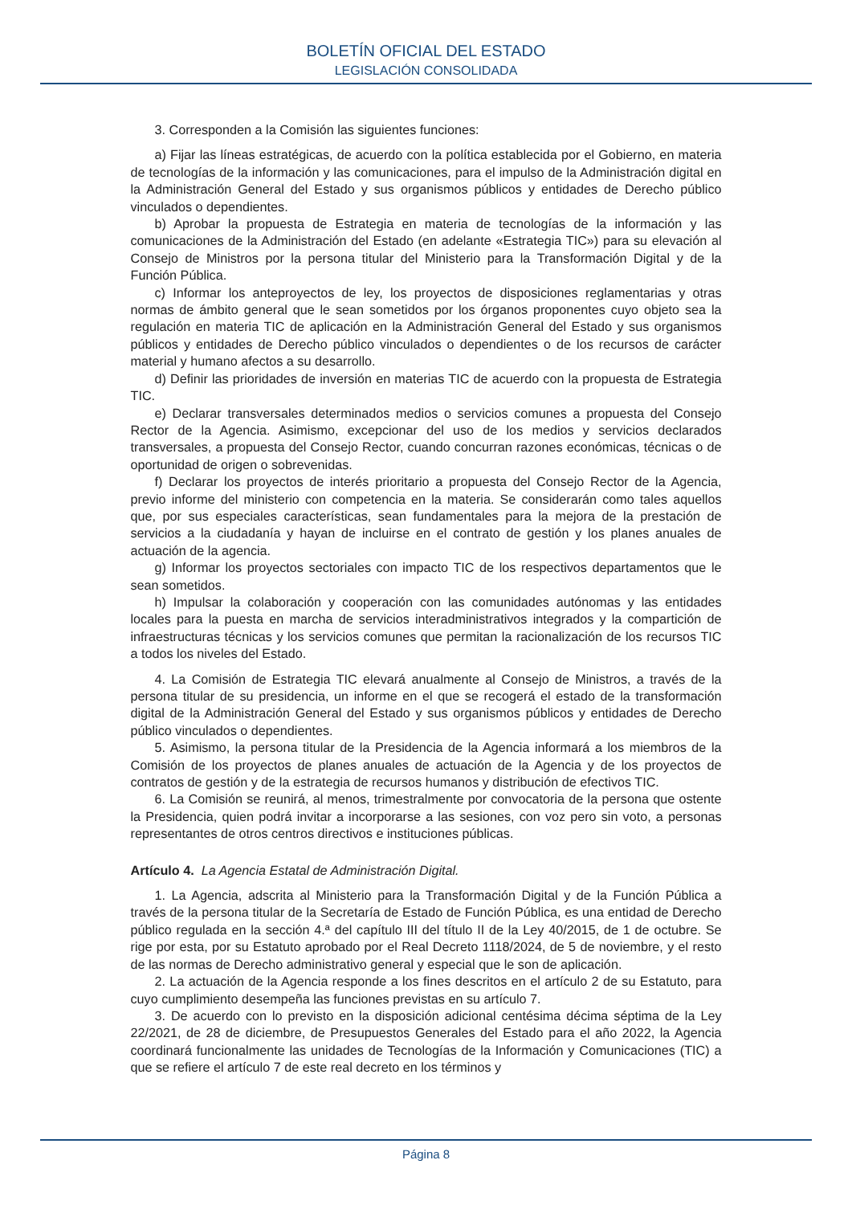BOLETÍN OFICIAL DEL ESTADO
LEGISLACIÓN CONSOLIDADA
3. Corresponden a la Comisión las siguientes funciones:
a) Fijar las líneas estratégicas, de acuerdo con la política establecida por el Gobierno, en materia de tecnologías de la información y las comunicaciones, para el impulso de la Administración digital en la Administración General del Estado y sus organismos públicos y entidades de Derecho público vinculados o dependientes.
b) Aprobar la propuesta de Estrategia en materia de tecnologías de la información y las comunicaciones de la Administración del Estado (en adelante «Estrategia TIC») para su elevación al Consejo de Ministros por la persona titular del Ministerio para la Transformación Digital y de la Función Pública.
c) Informar los anteproyectos de ley, los proyectos de disposiciones reglamentarias y otras normas de ámbito general que le sean sometidos por los órganos proponentes cuyo objeto sea la regulación en materia TIC de aplicación en la Administración General del Estado y sus organismos públicos y entidades de Derecho público vinculados o dependientes o de los recursos de carácter material y humano afectos a su desarrollo.
d) Definir las prioridades de inversión en materias TIC de acuerdo con la propuesta de Estrategia TIC.
e) Declarar transversales determinados medios o servicios comunes a propuesta del Consejo Rector de la Agencia. Asimismo, excepcionar del uso de los medios y servicios declarados transversales, a propuesta del Consejo Rector, cuando concurran razones económicas, técnicas o de oportunidad de origen o sobrevenidas.
f) Declarar los proyectos de interés prioritario a propuesta del Consejo Rector de la Agencia, previo informe del ministerio con competencia en la materia. Se considerarán como tales aquellos que, por sus especiales características, sean fundamentales para la mejora de la prestación de servicios a la ciudadanía y hayan de incluirse en el contrato de gestión y los planes anuales de actuación de la agencia.
g) Informar los proyectos sectoriales con impacto TIC de los respectivos departamentos que le sean sometidos.
h) Impulsar la colaboración y cooperación con las comunidades autónomas y las entidades locales para la puesta en marcha de servicios interadministrativos integrados y la compartición de infraestructuras técnicas y los servicios comunes que permitan la racionalización de los recursos TIC a todos los niveles del Estado.
4. La Comisión de Estrategia TIC elevará anualmente al Consejo de Ministros, a través de la persona titular de su presidencia, un informe en el que se recogerá el estado de la transformación digital de la Administración General del Estado y sus organismos públicos y entidades de Derecho público vinculados o dependientes.
5. Asimismo, la persona titular de la Presidencia de la Agencia informará a los miembros de la Comisión de los proyectos de planes anuales de actuación de la Agencia y de los proyectos de contratos de gestión y de la estrategia de recursos humanos y distribución de efectivos TIC.
6. La Comisión se reunirá, al menos, trimestralmente por convocatoria de la persona que ostente la Presidencia, quien podrá invitar a incorporarse a las sesiones, con voz pero sin voto, a personas representantes de otros centros directivos e instituciones públicas.
Artículo 4. La Agencia Estatal de Administración Digital.
1. La Agencia, adscrita al Ministerio para la Transformación Digital y de la Función Pública a través de la persona titular de la Secretaría de Estado de Función Pública, es una entidad de Derecho público regulada en la sección 4.ª del capítulo III del título II de la Ley 40/2015, de 1 de octubre. Se rige por esta, por su Estatuto aprobado por el Real Decreto 1118/2024, de 5 de noviembre, y el resto de las normas de Derecho administrativo general y especial que le son de aplicación.
2. La actuación de la Agencia responde a los fines descritos en el artículo 2 de su Estatuto, para cuyo cumplimiento desempeña las funciones previstas en su artículo 7.
3. De acuerdo con lo previsto en la disposición adicional centésima décima séptima de la Ley 22/2021, de 28 de diciembre, de Presupuestos Generales del Estado para el año 2022, la Agencia coordinará funcionalmente las unidades de Tecnologías de la Información y Comunicaciones (TIC) a que se refiere el artículo 7 de este real decreto en los términos y
Página 8